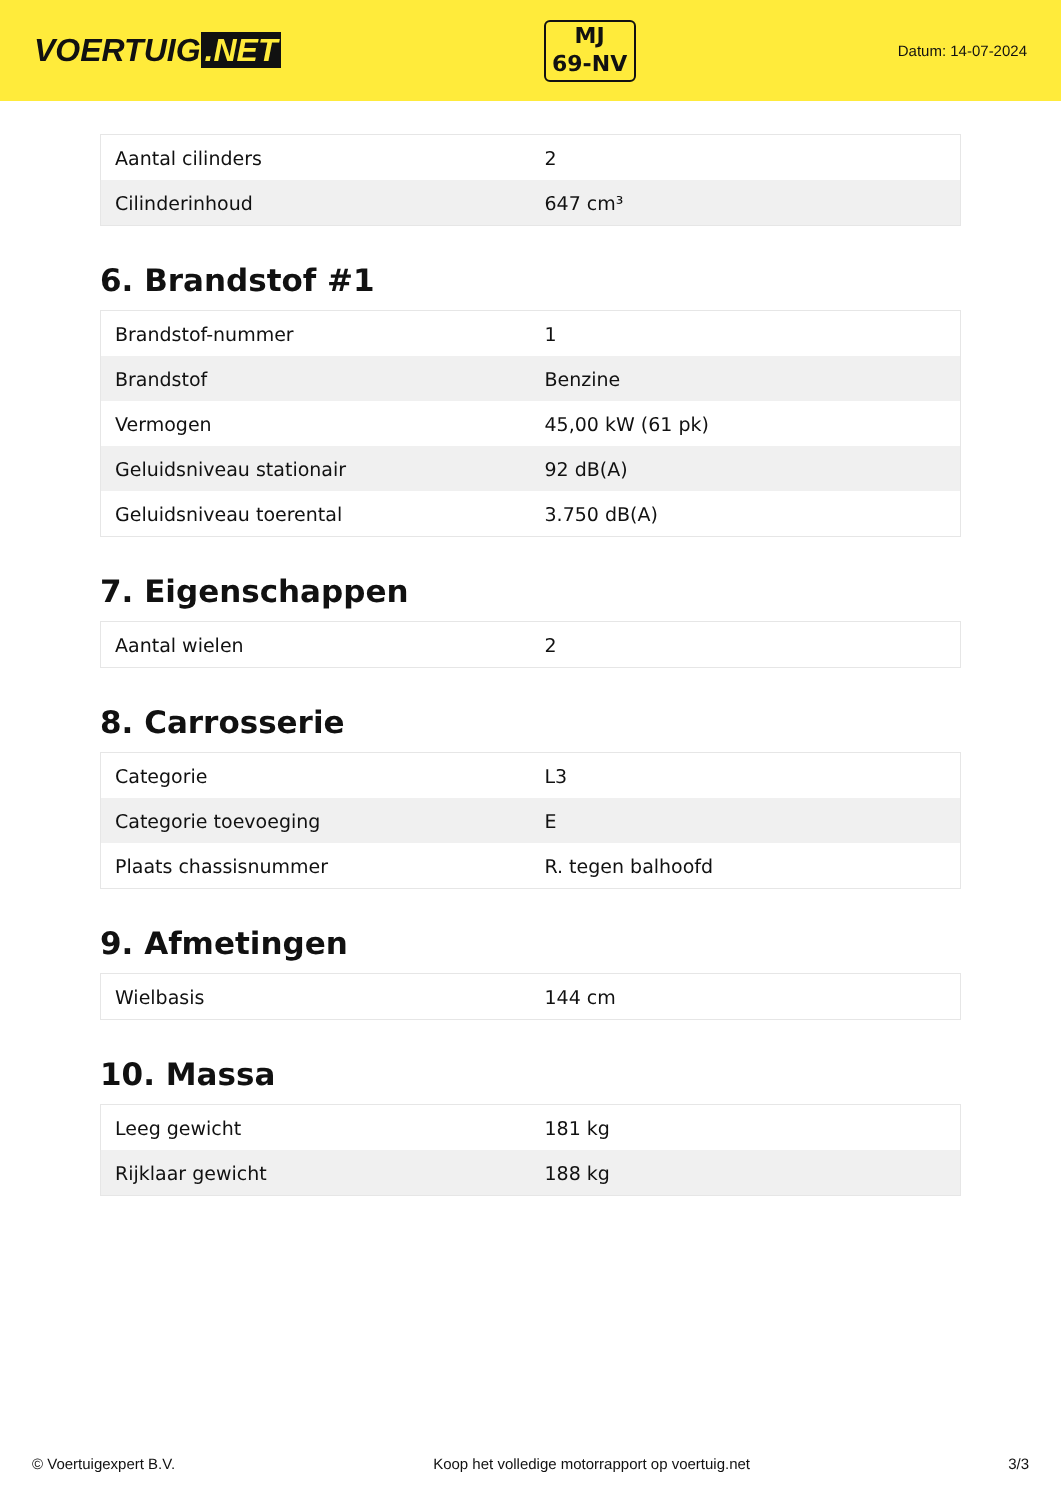VOERTUIG.NET
MJ
69-NV
Datum: 14-07-2024
| Aantal cilinders | 2 |
| Cilinderinhoud | 647 cm³ |
6. Brandstof #1
| Brandstof-nummer | 1 |
| Brandstof | Benzine |
| Vermogen | 45,00 kW (61 pk) |
| Geluidsniveau stationair | 92 dB(A) |
| Geluidsniveau toerental | 3.750 dB(A) |
7. Eigenschappen
| Aantal wielen | 2 |
8. Carrosserie
| Categorie | L3 |
| Categorie toevoeging | E |
| Plaats chassisnummer | R. tegen balhoofd |
9. Afmetingen
| Wielbasis | 144 cm |
10. Massa
| Leeg gewicht | 181 kg |
| Rijklaar gewicht | 188 kg |
© Voertuigexpert B.V. Koop het volledige motorrapport op voertuig.net 3/3